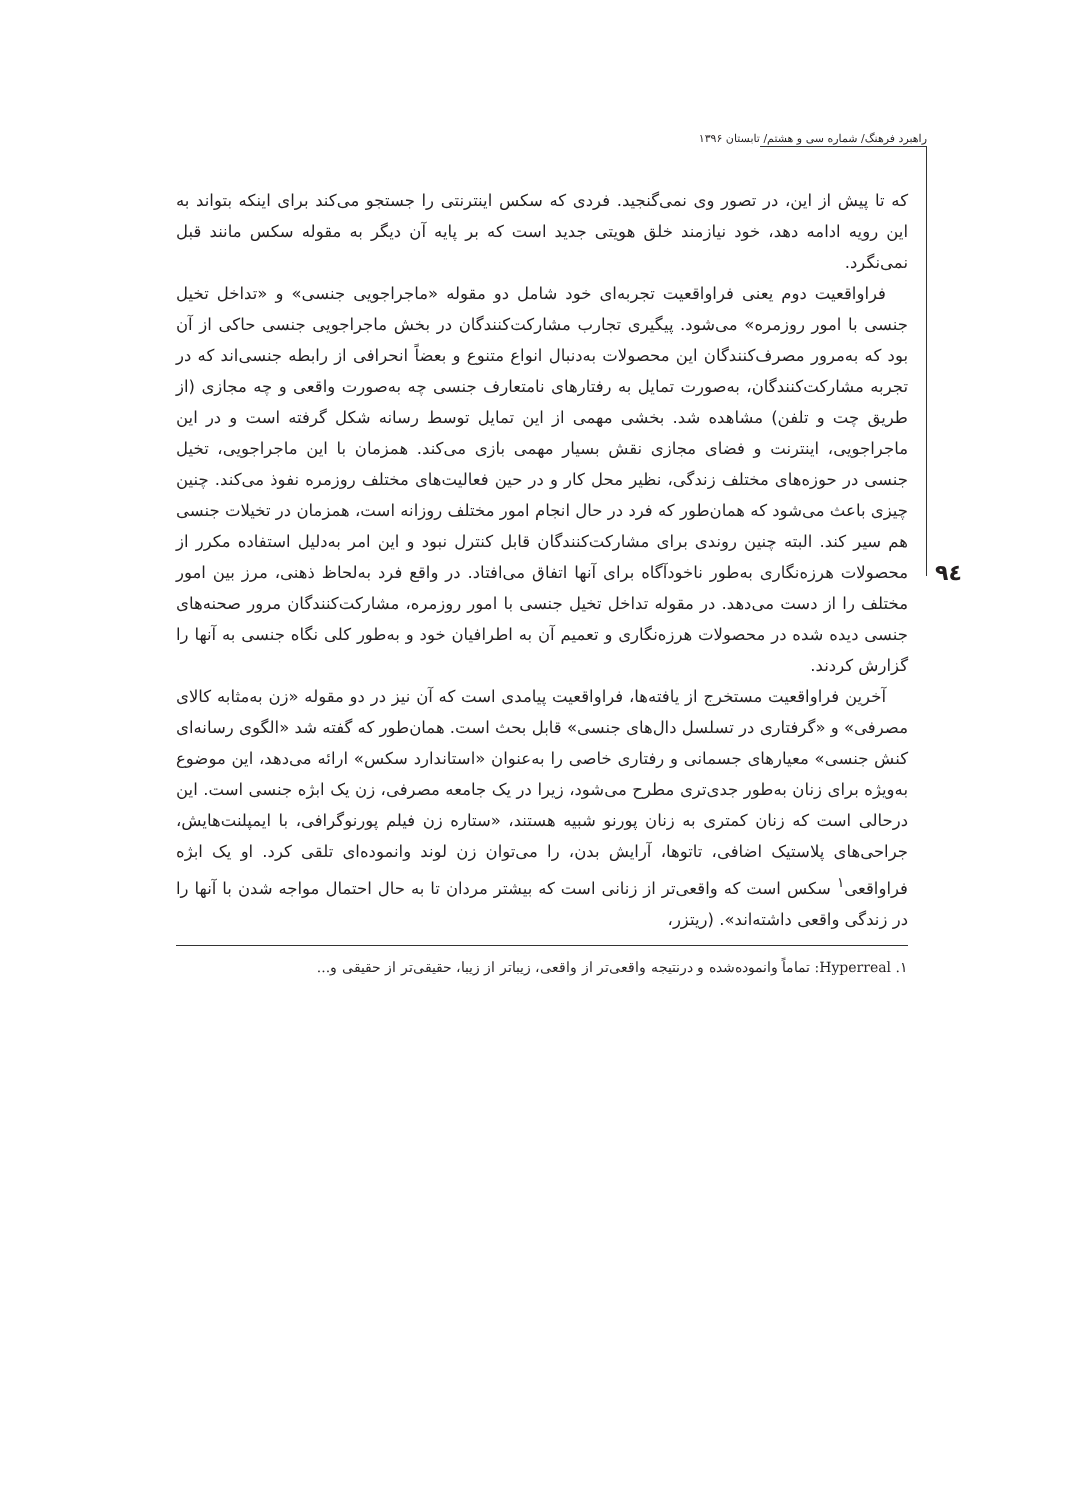راهبرد فرهنگ/ شماره سی و هشتم/ تابستان ۱۳۹۶
۹٤
که تا پیش از این، در تصور وی نمی‌گنجید. فردی که سکس اینترنتی را جستجو می‌کند برای اینکه بتواند به این رویه ادامه دهد، خود نیازمند خلق هویتی جدید است که بر پایه آن دیگر به مقوله سکس مانند قبل نمی‌نگرد.
فراواقعیت دوم یعنی فراواقعیت تجربه‌ای خود شامل دو مقوله «ماجراجویی جنسی» و «تداخل تخیل جنسی با امور روزمره» می‌شود. پیگیری تجارب مشارکت‌کنندگان در بخش ماجراجویی جنسی حاکی از آن بود که به‌مرور مصرف‌کنندگان این محصولات به‌دنبال انواع متنوع و بعضاً انحرافی از رابطه جنسی‌اند که در تجربه مشارکت‌کنندگان، به‌صورت تمایل به رفتارهای نامتعارف جنسی چه به‌صورت واقعی و چه مجازی (از طریق چت و تلفن) مشاهده شد. بخشی مهمی از این تمایل توسط رسانه شکل گرفته است و در این ماجراجویی، اینترنت و فضای مجازی نقش بسیار مهمی بازی می‌کند. همزمان با این ماجراجویی، تخیل جنسی در حوزه‌های مختلف زندگی، نظیر محل کار و در حین فعالیت‌های مختلف روزمره نفوذ می‌کند. چنین چیزی باعث می‌شود که همان‌طور که فرد در حال انجام امور مختلف روزانه است، همزمان در تخیلات جنسی هم سیر کند. البته چنین روندی برای مشارکت‌کنندگان قابل کنترل نبود و این امر به‌دلیل استفاده مکرر از محصولات هرزه‌نگاری به‌طور ناخودآگاه برای آنها اتفاق می‌افتاد. در واقع فرد به‌لحاظ ذهنی، مرز بین امور مختلف را از دست می‌دهد. در مقوله تداخل تخیل جنسی با امور روزمره، مشارکت‌کنندگان مرور صحنه‌های جنسی دیده شده در محصولات هرزه‌نگاری و تعمیم آن به اطرافیان خود و به‌طور کلی نگاه جنسی به آنها را گزارش کردند.
آخرین فراواقعیت مستخرج از یافته‌ها، فراواقعیت پیامدی است که آن نیز در دو مقوله «زن به‌مثابه کالای مصرفی» و «گرفتاری در تسلسل دال‌های جنسی» قابل بحث است. همان‌طور که گفته شد «الگوی رسانه‌ای کنش جنسی» معیارهای جسمانی و رفتاری خاصی را به‌عنوان «استاندارد سکس» ارائه می‌دهد، این موضوع به‌ویژه برای زنان به‌طور جدی‌تری مطرح می‌شود، زیرا در یک جامعه مصرفی، زن یک ابژه جنسی است. این درحالی است که زنان کمتری به زنان پورنو شبیه هستند، «ستاره زن فیلم پورنوگرافی، با ایمپلنت‌هایش، جراحی‌های پلاستیک اضافی، تاتوها، آرایش بدن، را می‌توان زن لوند وانموده‌ای تلقی کرد. او یک ابژه فراواقعی<sup>۱</sup> سکس است که واقعی‌تر از زنانی است که بیشتر مردان تا به حال احتمال مواجه شدن با آنها را در زندگی واقعی داشته‌اند». (ریتزر،
۱. Hyperreal: تماماً وانموده‌شده و درنتیجه واقعی‌تر از واقعی، زیباتر از زیبا، حقیقی‌تر از حقیقی و...